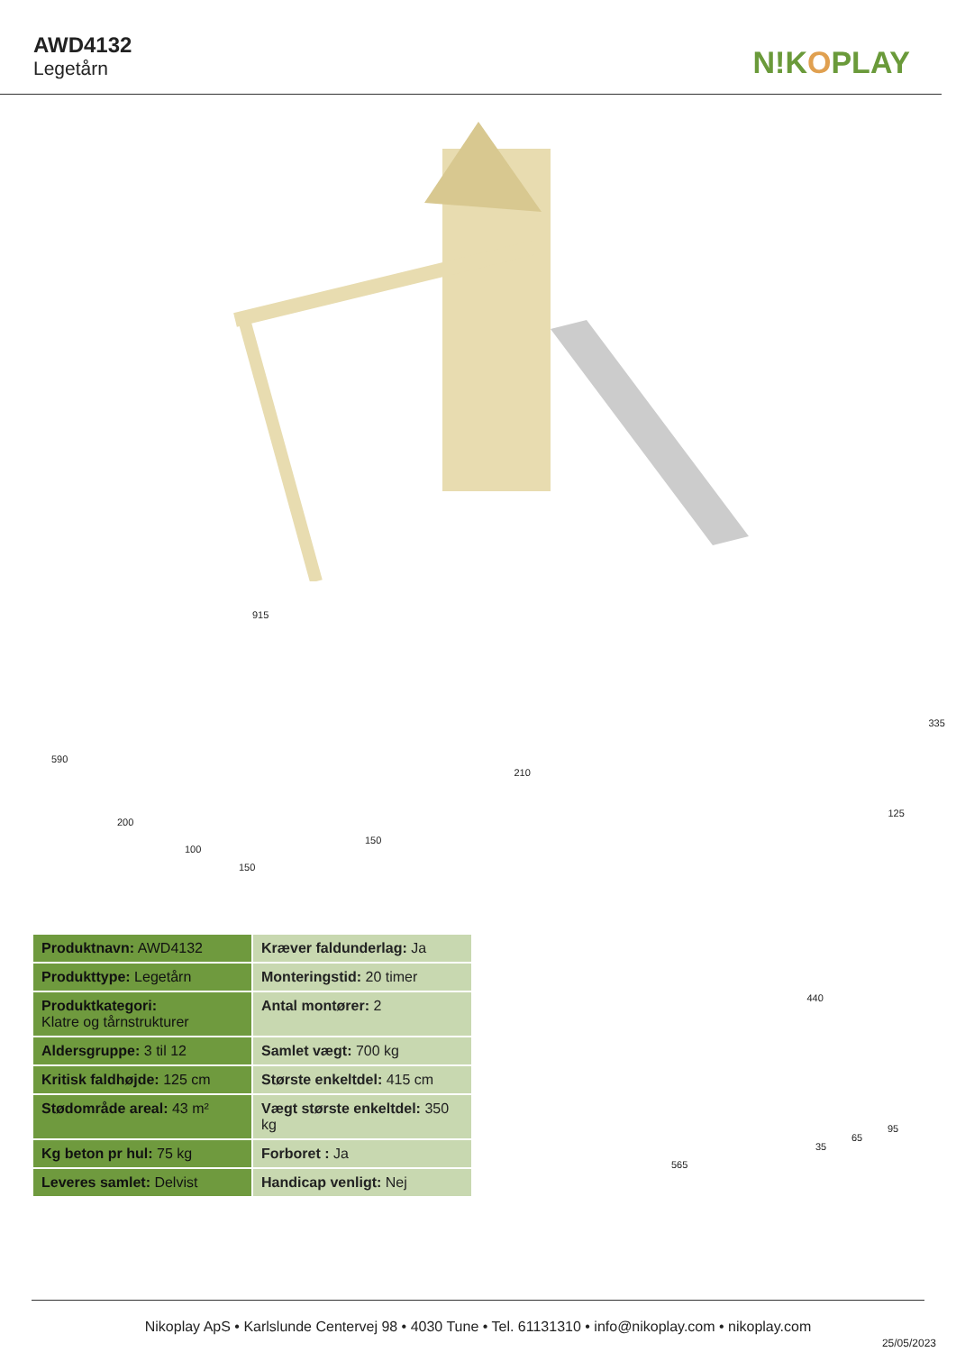AWD4132
Legetårn
N!KOPLAY
915
590
200
100
150
150
210
440
125
335
| Produktnavn: AWD4132 | Kræver faldunderlag: Ja |
| Produkttype: Legetårn | Monteringstid: 20 timer |
| Produktkategori: Klatre og tårnstrukturer | Antal montører: 2 |
| Aldersgruppe: 3 til 12 | Samlet vægt: 700 kg |
| Kritisk faldhøjde: 125 cm | Største enkeltdel: 415 cm |
| Stødområde areal: 43 m² | Vægt største enkeltdel: 350 kg |
| Kg beton pr hul: 75 kg | Forboret : Ja |
| Leveres samlet: Delvist | Handicap venligt: Nej |
565
95
65
35
Nikoplay ApS • Karlslunde Centervej 98 • 4030 Tune • Tel. 61131310 • info@nikoplay.com • nikoplay.com
25/05/2023